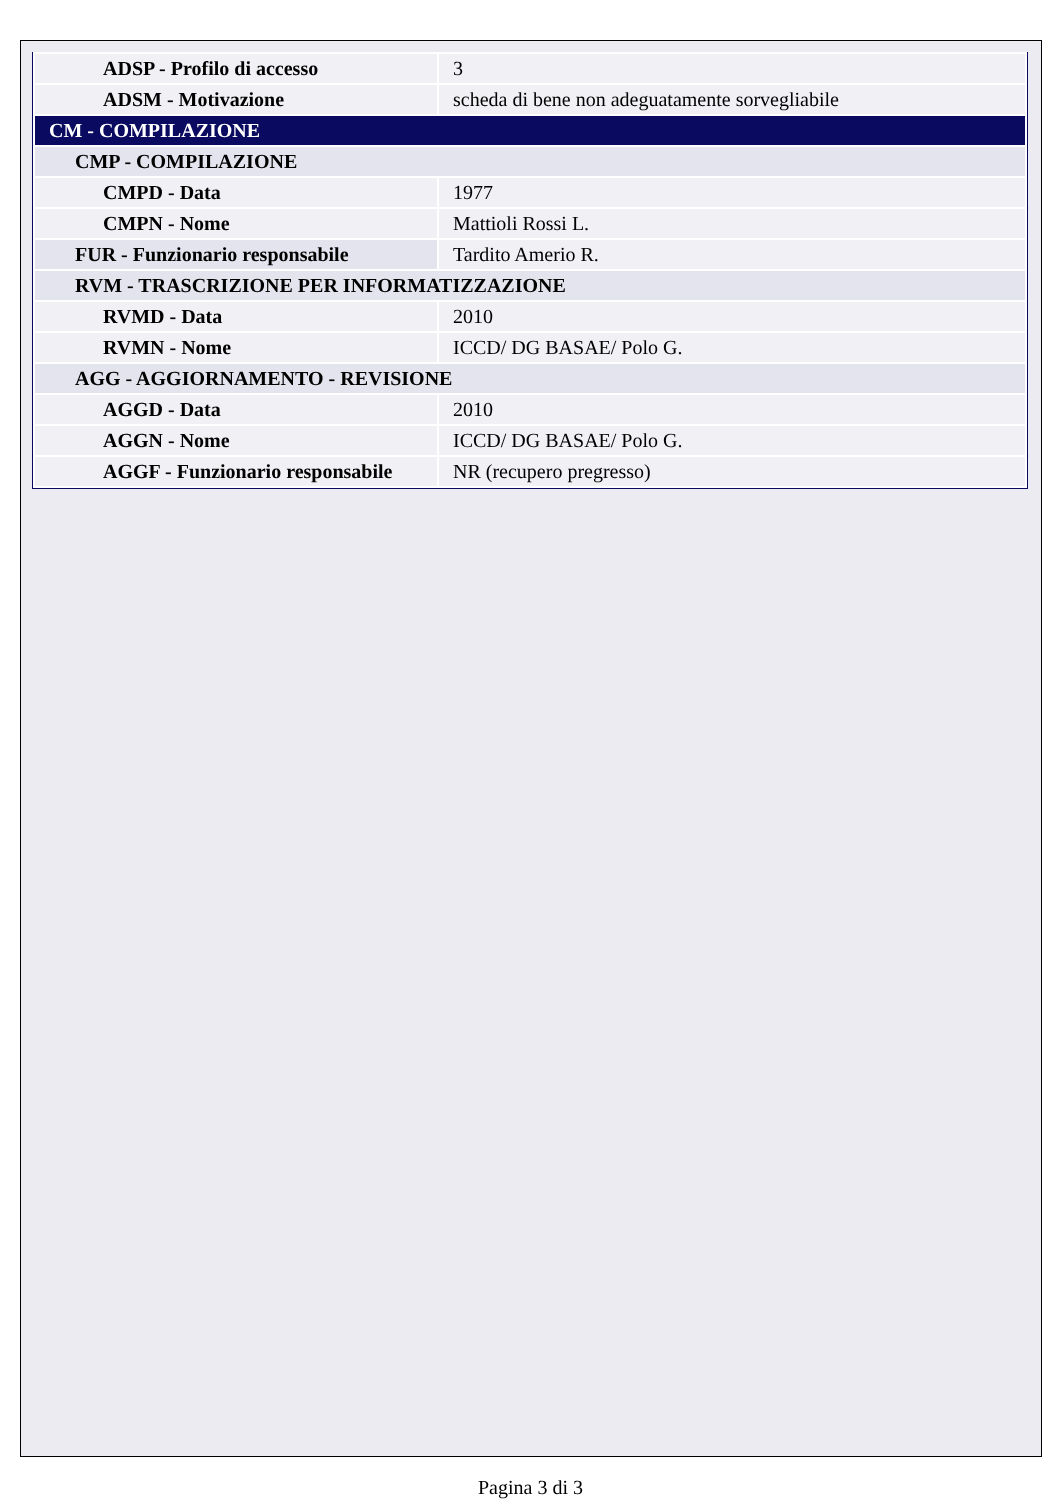| ADSP - Profilo di accesso | 3 |
| ADSM - Motivazione | scheda di bene non adeguatamente sorvegliabile |
| CM - COMPILAZIONE | |
| CMP - COMPILAZIONE | |
| CMPD - Data | 1977 |
| CMPN - Nome | Mattioli Rossi L. |
| FUR - Funzionario responsabile | Tardito Amerio R. |
| RVM - TRASCRIZIONE PER INFORMATIZZAZIONE | |
| RVMD - Data | 2010 |
| RVMN - Nome | ICCD/ DG BASAE/ Polo G. |
| AGG - AGGIORNAMENTO - REVISIONE | |
| AGGD - Data | 2010 |
| AGGN - Nome | ICCD/ DG BASAE/ Polo G. |
| AGGF - Funzionario responsabile | NR (recupero pregresso) |
Pagina 3 di 3